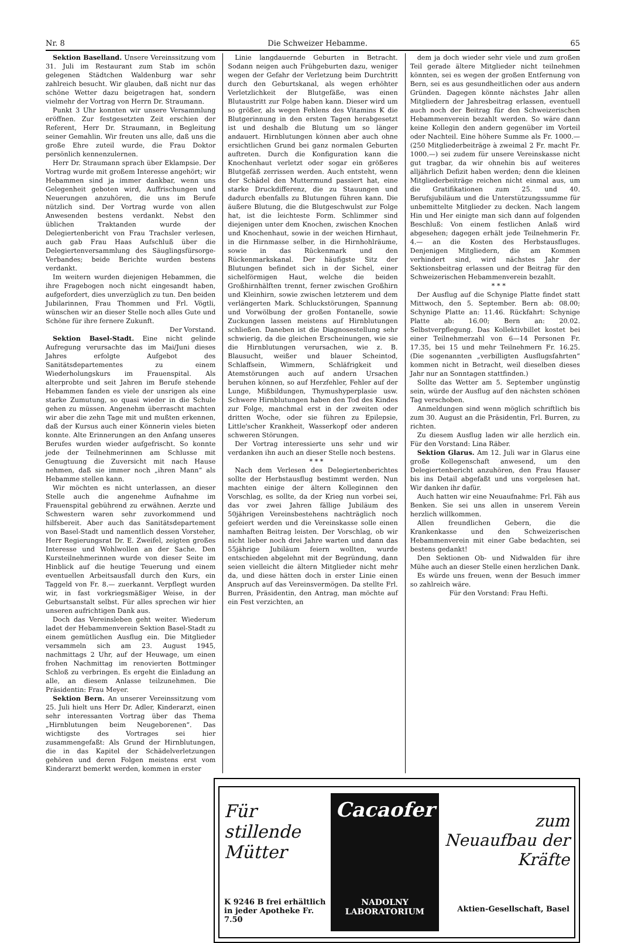Nr. 8 Die Schweizer Hebamme. 65
Sektion Baselland. Unsere Vereinssitzung vom 31. Juli im Restaurant zum Stab im schön gelegenen Städtchen Waldenburg war sehr zahlreich besucht. Wir glauben, daß nicht nur das schöne Wetter dazu beigetragen hat, sondern vielmehr der Vortrag von Herrn Dr. Straumann.
Punkt 3 Uhr konnten wir unsere Versammlung eröffnen. Zur festgesetzten Zeit erschien der Referent, Herr Dr. Straumann, in Begleitung seiner Gemahlin. Wir freuten uns alle, daß uns die große Ehre zuteil wurde, die Frau Doktor persönlich kennenzulernen.
Herr Dr. Straumann sprach über Eklampsie. Der Vortrag wurde mit großem Interesse angehört; wir Hebammen sind ja immer dankbar, wenn uns Gelegenheit geboten wird, Auffrischungen und Neuerungen anzuhören, die uns im Berufe nützlich sind. Der Vortrag wurde von allen Anwesenden bestens verdankt. Nebst den üblichen Traktanden wurde der Delegiertenbericht von Frau Trachsler verlesen, auch gab Frau Haas Aufschluß über die Delegiertenversammlung des Säuglingsfürsorge-Verbandes; beide Berichte wurden bestens verdankt.
Im weitern wurden diejenigen Hebammen, die ihre Fragebogen noch nicht eingesandt haben, aufgefordert, dies unverzüglich zu tun. Den beiden Jubilarinnen, Frau Thommen und Frl. Vögtli, wünschen wir an dieser Stelle noch alles Gute und Schöne für ihre fernere Zukunft.
Der Vorstand.
Sektion Basel-Stadt. Eine nicht gelinde Aufregung verursachte das im Mai/Juni dieses Jahres erfolgte Aufgebot des Sanitätsdepartementes zu einem Wiederholungskurs im Frauenspital. Als alterprobte und seit Jahren im Berufe stehende Hebammen fanden es viele der unsrigen als eine starke Zumutung, so quasi wieder in die Schule gehen zu müssen. Angenehm überrascht machten wir aber die zehn Tage mit und mußten erkennen, daß der Kursus auch einer Könnerin vieles bieten konnte. Alte Erinnerungen an den Anfang unseres Berufes wurden wieder aufgefrischt. So konnte jede der Teilnehmerinnen am Schlusse mit Genugtuung die Zuversicht mit nach Hause nehmen, daß sie immer noch „ihren Mann“ als Hebamme stellen kann.
Wir möchten es nicht unterlassen, an dieser Stelle auch die angenehme Aufnahme im Frauenspital gebührend zu erwähnen. Aerzte und Schwestern waren sehr zuvorkommend und hilfsbereit. Aber auch das Sanitätsdepartement von Basel-Stadt und namentlich dessen Vorsteher, Herr Regierungsrat Dr. E. Zweifel, zeigten großes Interesse und Wohlwollen an der Sache. Den Kursteilnehmerinnen wurde von dieser Seite im Hinblick auf die heutige Teuerung und einem eventuellen Arbeitsausfall durch den Kurs, ein Taggeld von Fr. 8.— zuerkannt. Verpflegt wurden wir, in fast vorkriegsmäßiger Weise, in der Geburtsanstalt selbst. Für alles sprechen wir hier unseren aufrichtigen Dank aus.
Doch das Vereinsleben geht weiter. Wiederum ladet der Hebammenverein Sektion Basel-Stadt zu einem gemütlichen Ausflug ein. Die Mitglieder versammeln sich am 23. August 1945, nachmittags 2 Uhr, auf der Heuwage, um einen frohen Nachmittag im renovierten Bottminger Schloß zu verbringen. Es ergeht die Einladung an alle, an diesem Anlasse teilzunehmen. Die Präsidentin: Frau Meyer.
Sektion Bern. An unserer Vereinssitzung vom 25. Juli hielt uns Herr Dr. Adler, Kinderarzt, einen sehr interessanten Vortrag über das Thema „Hirnblutungen beim Neugeborenen“. Das wichtigste des Vortrages sei hier zusammengefaßt: Als Grund der Hirnblutungen, die in das Kapitel der Schädelverletzungen gehören und deren Folgen meistens erst vom Kinderarzt bemerkt werden, kommen in erster
Linie langdauernde Geburten in Betracht. Sodann neigen auch Frühgeburten dazu, weniger wegen der Gefahr der Verletzung beim Durchtritt durch den Geburtskanal, als wegen erhöhter Verletzlichkeit der Blutgefäße, was einen Blutaustritt zur Folge haben kann. Dieser wird um so größer, als wegen Fehlens des Vitamins K die Blutgerinnung in den ersten Tagen herabgesetzt ist und deshalb die Blutung um so länger andauert. Hirnblutungen können aber auch ohne ersichtlichen Grund bei ganz normalen Geburten auftreten. Durch die Konfiguration kann die Knochenhaut verletzt oder sogar ein größeres Blutgefäß zerrissen werden. Auch entsteht, wenn der Schädel den Muttermund passiert hat, eine starke Druckdifferenz, die zu Stauungen und dadurch ebenfalls zu Blutungen führen kann. Die äußere Blutung, die die Blutgeschwulst zur Folge hat, ist die leichteste Form. Schlimmer sind diejenigen unter dem Knochen, zwischen Knochen und Knochenhaut, sowie in der weichen Hirnhaut, in die Hirnmasse selber, in die Hirnhohlräume, sowie in das Rückenmark und den Rückenmarkskanal. Der häufigste Sitz der Blutungen befindet sich in der Sichel, einer sichelförmigen Haut, welche die beiden Großhirnhälften trennt, ferner zwischen Großhirn und Kleinhirn, sowie zwischen letzterem und dem verlängerten Mark. Schluckstörungen, Spannung und Vorwölbung der großen Fontanelle, sowie Zuckungen lassen meistens auf Hirnblutungen schließen. Daneben ist die Diagnosestellung sehr schwierig, da die gleichen Erscheinungen, wie sie die Hirnblutungen verursachen, wie z. B. Blausucht, weißer und blauer Scheintod, Schlaffsein, Wimmern, Schläfrigkeit und Atemstörungen auch auf andern Ursachen beruhen können, so auf Herzfehler, Fehler auf der Lunge, Mißbildungen, Thymushyperplasie usw. Schwere Hirnblutungen haben den Tod des Kindes zur Folge, manchmal erst in der zweiten oder dritten Woche, oder sie führen zu Epilepsie, Little'scher Krankheit, Wasserkopf oder anderen schweren Störungen.
Der Vortrag interessierte uns sehr und wir verdanken ihn auch an dieser Stelle noch bestens.
* * *
Nach dem Verlesen des Delegiertenberichtes sollte der Herbstausflug bestimmt werden. Nun machten einige der ältern Kolleginnen den Vorschlag, es sollte, da der Krieg nun vorbei sei, das vor zwei Jahren fällige Jubiläum des 50jährigen Vereinsbestehens nachträglich noch gefeiert werden und die Vereinskasse solle einen namhaften Beitrag leisten. Der Vorschlag, ob wir nicht lieber noch drei Jahre warten und dann das 55jährige Jubiläum feiern wollten, wurde entschieden abgelehnt mit der Begründung, dann seien vielleicht die ältern Mitglieder nicht mehr da, und diese hätten doch in erster Linie einen Anspruch auf das Vereinsvermögen. Da stellte Frl. Burren, Präsidentin, den Antrag, man möchte auf ein Fest verzichten, an
dem ja doch wieder sehr viele und zum großen Teil gerade ältere Mitglieder nicht teilnehmen könnten, sei es wegen der großen Entfernung von Bern, sei es aus gesundheitlichen oder aus andern Gründen. Dagegen könnte nächstes Jahr allen Mitgliedern der Jahresbeitrag erlassen, eventuell auch noch der Beitrag für den Schweizerischen Hebammenverein bezahlt werden. So wäre dann keine Kollegin den andern gegenüber im Vorteil oder Nachteil. Eine höhere Summe als Fr. 1000.— (250 Mitgliederbeiträge à zweimal 2 Fr. macht Fr. 1000.—) sei zudem für unsere Vereinskasse nicht gut tragbar, da wir ohnehin bis auf weiteres alljährlich Defizit haben werden; denn die kleinen Mitgliederbeiträge reichen nicht einmal aus, um die Gratifikationen zum 25. und 40. Berufsjubiläum und die Unterstützungssumme für unbemittelte Mitglieder zu decken. Nach langem Hin und Her einigte man sich dann auf folgenden Beschluß: Von einem festlichen Anlaß wird abgesehen; dagegen erhält jede Teilnehmerin Fr. 4.— an die Kosten des Herbstausfluges. Denjenigen Mitgliedern, die am Kommen verhindert sind, wird nächstes Jahr der Sektionsbeitrag erlassen und der Beitrag für den Schweizerischen Hebammenverein bezahlt.
* * *
Der Ausflug auf die Schynige Platte findet statt Mittwoch, den 5. September. Bern ab: 08.00; Schynige Platte an: 11.46. Rückfahrt: Schynige Platte ab: 16.00; Bern an: 20.02. Selbstverpflegung. Das Kollektivbillet kostet bei einer Teilnehmerzahl von 6—14 Personen Fr. 17.35, bei 15 und mehr Teilnehmern Fr. 16.25. (Die sogenannten „verbilligten Ausflugsfahrten“ kommen nicht in Betracht, weil dieselben dieses Jahr nur an Sonntagen stattfinden.)
Sollte das Wetter am 5. September ungünstig sein, würde der Ausflug auf den nächsten schönen Tag verschoben.
Anmeldungen sind wenn möglich schriftlich bis zum 30. August an die Präsidentin, Frl. Burren, zu richten.
Zu diesem Ausflug laden wir alle herzlich ein. Für den Vorstand: Lina Räber.
Sektion Glarus. Am 12. Juli war in Glarus eine große Kollegenschaft anwesend, um den Delegiertenbericht anzuhören, den Frau Hauser bis ins Detail abgefaßt und uns vorgelesen hat. Wir danken ihr dafür.
Auch hatten wir eine Neuaufnahme: Frl. Fäh aus Benken. Sie sei uns allen in unserem Verein herzlich willkommen.
Allen freundlichen Gebern, die die Krankenkasse und den Schweizerischen Hebammenverein mit einer Gabe bedachten, sei bestens gedankt!
Den Sektionen Ob- und Nidwalden für ihre Mühe auch an dieser Stelle einen herzlichen Dank.
Es würde uns freuen, wenn der Besuch immer so zahlreich wäre.
Für den Vorstand: Frau Hefti.
Für stillende Mütter
K 9246 B frei erhältlich
in jeder Apotheke Fr. 7.50
Cacaofer
NADOLNY LABORATORIUM
zum Neuaufbau der Kräfte
Aktien-Gesellschaft, Basel